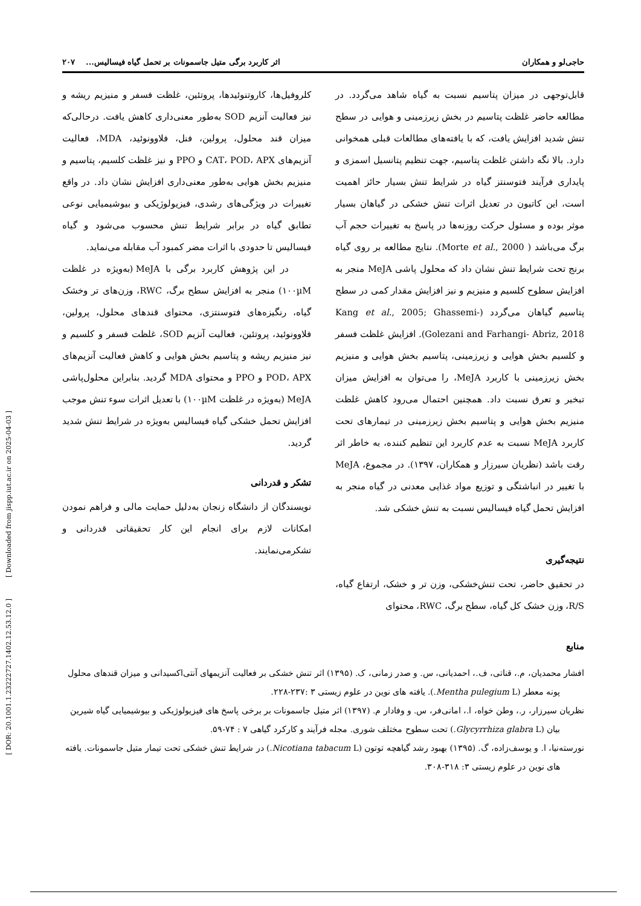[ DOR: 20.1001.1.23222727.1402.12.53.12.0 ] [ Downloaded from jispp.iut.ac.ir on 2025-04-03 ]
حاجی‌لو و همکاران اثر کاربرد برگی متیل جاسمونات بر تحمل گیاه فیسالیس... ۲۰۷
قابل‌توجهی در میزان پتاسیم نسبت به گیاه شاهد می‌گردد. در مطالعه حاضر غلظت پتاسیم در بخش زیرزمینی و هوایی در سطح تنش شدید افزایش یافت، که با یافته‌های مطالعات قبلی همخوانی دارد. بالا نگه داشتن غلظت پتاسیم، جهت تنظیم پتانسیل اسمزی و پایداری فرآیند فتوسنتز گیاه در شرایط تنش بسیار حائز اهمیت است، این کاتیون در تعدیل اثرات تنش خشکی در گیاهان بسیار موثر بوده و مسئول حرکت روزنه‌ها در پاسخ به تغییرات حجم آب برگ می‌باشد ( Morte et al., 2000). نتایج مطالعه بر روی گیاه برنج تحت شرایط تنش نشان داد که محلول پاشی MeJA منجر به افزایش سطوح کلسیم و منیزیم و نیز افزایش مقدار کمی در سطح پتاسیم گیاهان می‌گردد (Kang et al., 2005; Ghassemi-Golezani and Farhangi- Abriz, 2018). افزایش غلظت فسفر و کلسیم بخش هوایی و زیرزمینی، پتاسیم بخش هوایی و منیزیم بخش زیرزمینی با کاربرد MeJA، را می‌توان به افزایش میزان تبخیر و تعرق نسبت داد. همچنین احتمال می‌رود کاهش غلظت منیزیم بخش هوایی و پتاسیم بخش زیرزمینی در تیمارهای تحت کاربرد MeJA نسبت به عدم کاربرد این تنظیم کننده، به خاطر اثر رقت باشد (نظریان سیرزار و همکاران، ۱۳۹۷). در مجموع، MeJA با تغییر در انباشتگی و توزیع مواد غذایی معدنی در گیاه منجر به افزایش تحمل گیاه فیسالیس نسبت به تنش خشکی شد.
نتیجه‌گیری
در تحقیق حاضر، تحت تنش‌خشکی، وزن تر و خشک، ارتفاع گیاه، R/S، وزن خشک کل گیاه، سطح برگ، RWC، محتوای
کلروفیل‌ها، کاروتنوئیدها، پروتئین، غلظت فسفر و منیزیم ریشه و نیز فعالیت آنزیم SOD به‌طور معنی‌داری کاهش یافت. درحالی‌که میزان قند محلول، پرولین، فنل، فلاوونوئید، MDA، فعالیت آنزیم‌های CAT، POD، APX و PPO و نیز غلظت کلسیم، پتاسیم و منیزیم بخش هوایی به‌طور معنی‌داری افزایش نشان داد. در واقع تغییرات در ویژگی‌های رشدی، فیزیولوژیکی و بیوشیمیایی نوعی تطابق گیاه در برابر شرایط تنش محسوب می‌شود و گیاه فیسالیس تا حدودی با اثرات مضر کمبود آب مقابله می‌نماید.
در این پژوهش کاربرد برگی با MeJA (به‌ویژه در غلظت ۱۰۰µM) منجر به افزایش سطح برگ، RWC، وزن‌های تر وخشک گیاه، رنگیزه‌های فتوسنتزی، محتوای قندهای محلول، پرولین، فلاوونوئید، پروتئین، فعالیت آنزیم SOD، غلظت فسفر و کلسیم و نیز منیزیم ریشه و پتاسیم بخش هوایی و کاهش فعالیت آنزیم‌های POD، APX و PPO و محتوای MDA گردید. بنابراین محلول‌پاشی MeJA (به‌ویژه در غلظت ۱۰۰µM) با تعدیل اثرات سوء تنش موجب افزایش تحمل خشکی گیاه فیسالیس به‌ویژه در شرایط تنش شدید گردید.
تشکر و قدردانی
نویسندگان از دانشگاه زنجان به‌دلیل حمایت مالی و فراهم نمودن امکانات لازم برای انجام این کار تحقیقاتی قدردانی و تشکرمی‌نمایند.
منابع
افشار محمدیان، م.، قناتی، ف.، احمدیانی، س. و صدر زمانی، ک. (۱۳۹۵) اثر تنش خشکی بر فعالیت آنزیمهای آنتی‌اکسیدانی و میزان قندهای محلول پونه معطر (Mentha pulegium L.). یافته های نوین در علوم زیستی ۳ :۲۳۷-۲۲۸.
نظریان سیرزار، ر.، وطن خواه، ا.، امانی‌فر، س. و وفادار م. (۱۳۹۷) اثر متیل جاسمونات بر برخی پاسخ های فیزیولوژیکی و بیوشیمیایی گیاه شیرین بیان (Glycyrrhiza glabra L.) تحت سطوح مختلف شوری. مجله فرآیند و کارکرد گیاهی ۷ : ۷۴-۵۹.
نورسته‌نیا، ا. و یوسف‌زاده، گ. (۱۳۹۵) بهبود رشد گیاهچه توتون (Nicotiana tabacum L.) در شرایط تنش خشکی تحت تیمار متیل جاسمونات. یافته های نوین در علوم زیستی ۳: ۳۱۸-۳۰۸.